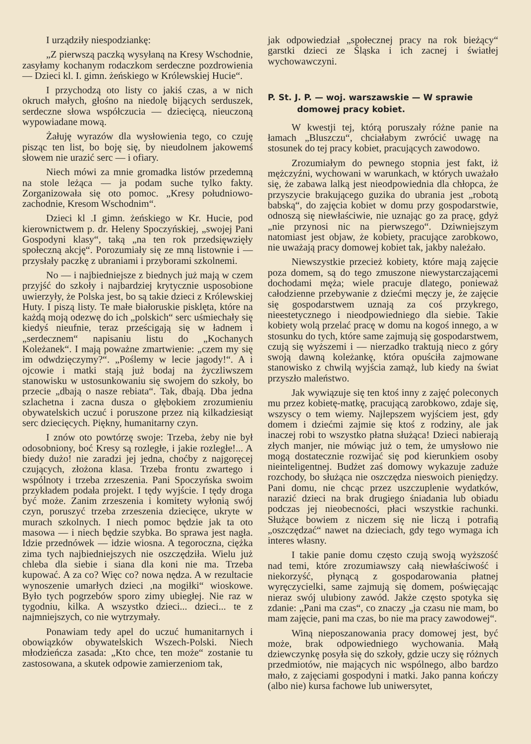I urządziły niespodziankę:
„Z pierwszą paczką wysyłaną na Kresy Wschodnie, zasyłamy kochanym rodaczkom serdeczne pozdrowienia — Dzieci kl. I. gimn. żeńskiego w Królewskiej Hucie“.
I przychodzą oto listy co jakiś czas, a w nich okruch małych, głośno na niedolę bijących serduszek, serdeczne słowa współczucia — dziecięcą, nieuczoną wypowiadane mową.
Żałuję wyrazów dla wysłowienia tego, co czuję pisząc ten list, bo boję się, by nieudolnem jakowemś słowem nie urazić serc — i ofiary.
Niech mówi za mnie gromadka listów przedemną na stole leżąca — ja podam suche tylko fakty. Zorganizowała się oto pomoc. „Kresy południowo-zachodnie, Kresom Wschodnim“.
Dzieci kl .I gimn. żeńskiego w Kr. Hucie, pod kierownictwem p. dr. Heleny Spoczyńskiej, „swojej Pani Gospodyni klasy“, taką „na ten rok przedsięwzięły społeczną akcję“. Porozumiały się ze mną listownie i — przysłały paczkę z ubraniami i przyborami szkolnemi.
No — i najbiedniejsze z biednych już mają w czem przyjść do szkoły i najbardziej krytycznie usposobione uwierzyły, że Polska jest, bo są takie dzieci z Królewskiej Huty. I piszą listy. Te małe białoruskie pisklęta, które na każdą moją odezwę do ich „polskich“ serc uśmiechały się kiedyś nieufnie, teraz prześcigają się w ładnem i „serdecznem“ napisaniu listu do „Kochanych Koleżanek“. I mają poważne zmartwienie: „czem my się im odwdzięczymy?“. „Poślemy w lecie jagody!“. A i ojcowie i matki stają już bodaj na życzliwszem stanowisku w ustosunkowaniu się swojem do szkoły, bo przecie „dbają o nasze rebiata“. Tak, dbają. Dba jedna szlachetna i zacna dusza o głębokiem zrozumieniu obywatelskich uczuć i poruszone przez nią kilkadziesiąt serc dziecięcych. Piękny, humanitarny czyn.
I znów oto powtórzę swoje: Trzeba, żeby nie był odosobniony, boć Kresy są rozległe, i jakie rozległe!... A biedy dużo! nie zaradzi jej jedna, choćby z najgoręcej czujących, złożona klasa. Trzeba frontu zwartego i wspólnoty i trzeba zrzeszenia. Pani Spoczyńska swoim przykładem podała projekt. I tędy wyjście. I tędy droga być może. Zanim zrzeszenia i komitety wyłonią swój czyn, poruszyć trzeba zrzeszenia dziecięce, ukryte w murach szkolnych. I niech pomoc będzie jak ta oto masowa — i niech będzie szybka. Bo sprawa jest nagła. Idzie przednówek — idzie wiosna. A tegoroczna, ciężka zima tych najbiedniejszych nie oszczędziła. Wielu już chleba dla siebie i siana dla koni nie ma. Trzeba kupować. A za co? Więc co? nowa nędza. A w rezultacie wynoszenie umarłych dzieci ,na mogiłki“ wioskowe. Było tych pogrzebów sporo zimy ubiegłej. Nie raz w tygodniu, kilka. A wszystko dzieci... dzieci... te z najmniejszych, co nie wytrzymały.
Ponawiam tedy apel do uczuć humanitarnych i obowiązków obywatelskich Wszech-Polski. Niech młodzieńcza zasada: „Kto chce, ten może“ zostanie tu zastosowana, a skutek odpowie zamierzeniom tak,
jak odpowiedział „społecznej pracy na rok bieżący“ garstki dzieci ze Śląska i ich zacnej i światłej wychowawczyni.
P. St. J. P. — woj. warszawskie — W sprawie
domowej pracy kobiet.
W kwestji tej, którą poruszały różne panie na łamach „Bluszczu“, chciałabym zwrócić uwagę na stosunek do tej pracy kobiet, pracujących zawodowo.
Zrozumiałym do pewnego stopnia jest fakt, iż mężczyźni, wychowani w warunkach, w których uważało się, że zabawa lalką jest nieodpowiednia dla chłopca, że przyszycie brakującego guzika do ubrania jest „robotą babską“, do zajęcia kobiet w domu przy gospodarstwie, odnoszą się niewłaściwie, nie uznając go za pracę, gdyż „nie przynosi nic na pierwszego“. Dziwniejszym natomiast jest objaw, że kobiety, pracujące zarobkowo, nie uważają pracy domowej kobiet tak, jakby należało.
Niewszystkie przecież kobiety, które mają zajęcie poza domem, są do tego zmuszone niewystarczającemi dochodami męża; wiele pracuje dlatego, ponieważ całodzienne przebywanie z dziećmi męczy je, że zajęcie się gospodarstwem uznają za coś przykrego, nieestetycznego i nieodpowiedniego dla siebie. Takie kobiety wolą przelać pracę w domu na kogoś innego, a w stosunku do tych, które same zajmują się gospodarstwem, czują się wyższemi i — nierzadko traktują nieco z góry swoją dawną koleżankę, która opuściła zajmowane stanowisko z chwilą wyjścia zamąż, lub kiedy na świat przyszło maleństwo.
Jak wywiązuje się ten ktoś inny z zajęć poleconych mu przez kobietę-matkę, pracującą zarobkowo, zdaje się, wszyscy o tem wiemy. Najlepszem wyjściem jest, gdy domem i dziećmi zajmie się ktoś z rodziny, ale jak inaczej robi to wszystko płatna służąca! Dzieci nabierają złych manjer, nie mówiąc już o tem, że umysłowo nie mogą dostatecznie rozwijać się pod kierunkiem osoby nieinteligentnej. Budżet zaś domowy wykazuje zaduże rozchody, bo służąca nie oszczędza nieswoich pieniędzy. Pani domu, nie chcąc przez uszczuplenie wydatków, narazić dzieci na brak drugiego śniadania lub obiadu podczas jej nieobecności, płaci wszystkie rachunki. Służące bowiem z niczem się nie liczą i potrafią „oszczędzać“ nawet na dzieciach, gdy tego wymaga ich interes własny.
I takie panie domu często czują swoją wyższość nad temi, które zrozumiawszy całą niewłaściwość i niekorzyść, płynącą z gospodarowania płatnej wyręczycielki, same zajmują się domem, poświęcając nieraz swój ulubiony zawód. Jakże często spotyka się zdanie: „Pani ma czas“, co znaczy „ja czasu nie mam, bo mam zajęcie, pani ma czas, bo nie ma pracy zawodowej“.
Winą nieposzanowania pracy domowej jest, być może, brak odpowiedniego wychowania. Małą dziewczynkę posyła się do szkoły, gdzie uczy się różnych przedmiotów, nie mających nic wspólnego, albo bardzo mało, z zajęciami gospodyni i matki. Jako panna kończy (albo nie) kursa fachowe lub uniwersytet,